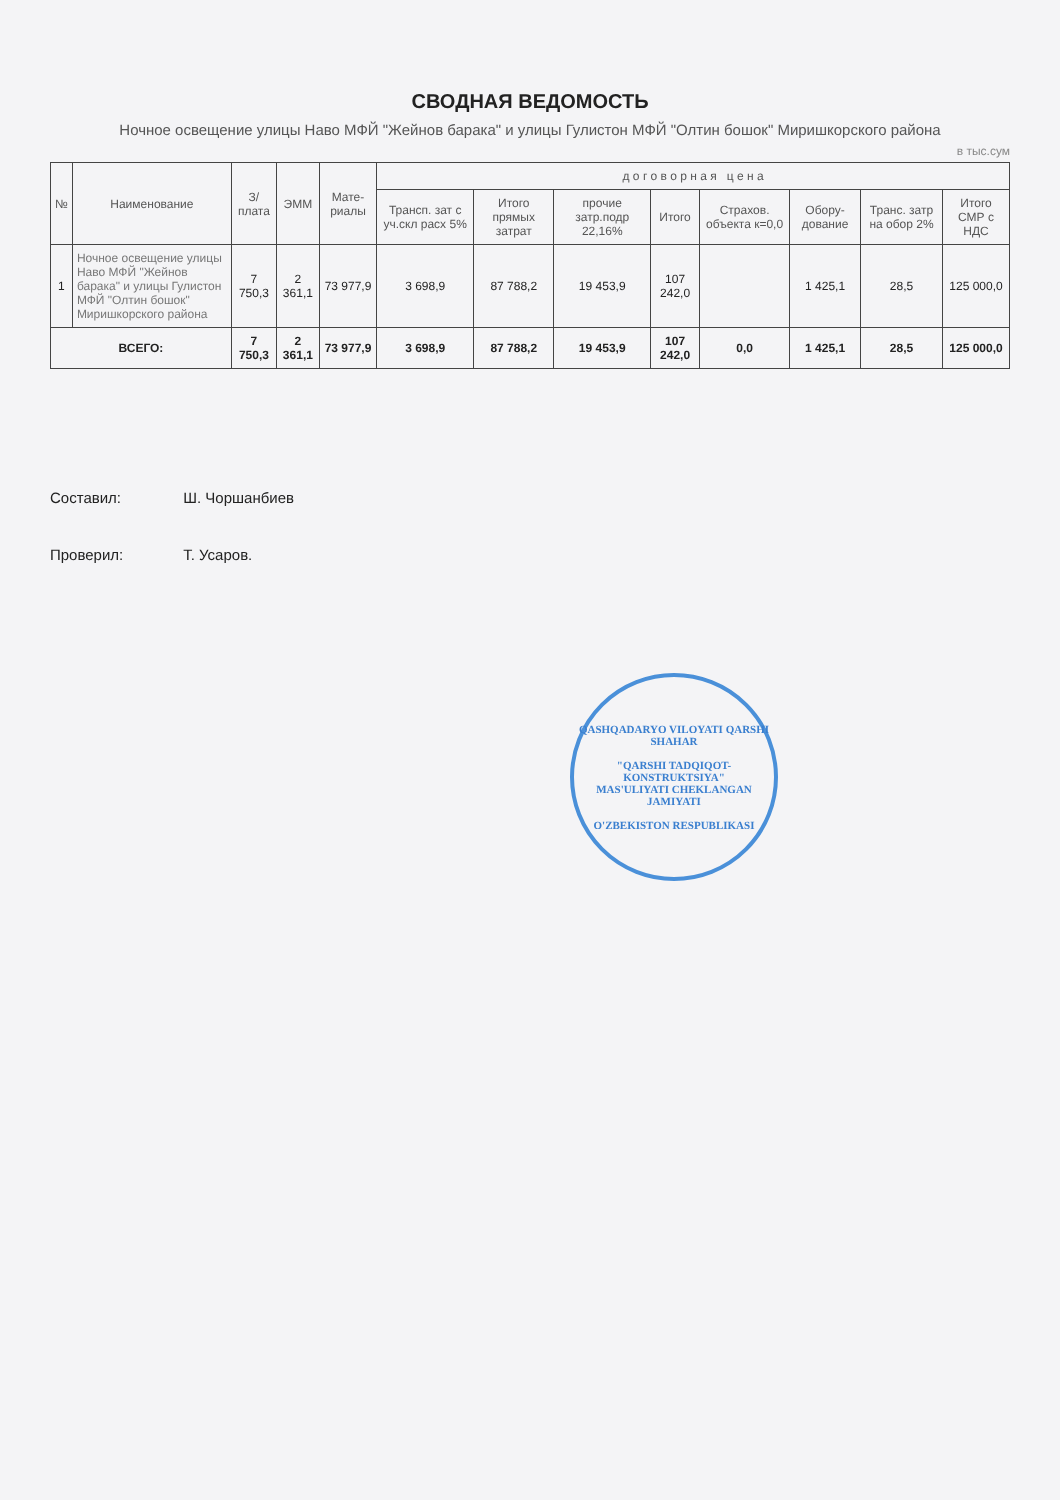СВОДНАЯ ВЕДОМОСТЬ
Ночное освещение улицы Наво МФЙ "Жейнов барака" и улицы Гулистон МФЙ "Олтин бошок" Миришкорского района
в тыс.сум
| № | Наименование | З/плата | ЭММ | Мате-риалы | д о г о в о р н а я ц е н а | | | | | | | |
| --- | --- | --- | --- | --- | --- | --- | --- | --- | --- | --- | --- | --- |
| | | | | | Трансп. зат с уч.скл расх 5% | Итого прямых затрат | прочие затр.подр 22,16% | Итого | Страхов. объекта к=0,0 | Обору-дование | Транс. затр на обор 2% | Итого СМР с НДС |
| 1 | Ночное освещение улицы Наво МФЙ "Жейнов барака" и улицы Гулистон МФЙ "Олтин бошок" Миришкорского района | 7 750,3 | 2 361,1 | 73 977,9 | 3 698,9 | 87 788,2 | 19 453,9 | 107 242,0 | | 1 425,1 | 28,5 | 125 000,0 |
| ВСЕГО: | | 7 750,3 | 2 361,1 | 73 977,9 | 3 698,9 | 87 788,2 | 19 453,9 | 107 242,0 | 0,0 | 1 425,1 | 28,5 | 125 000,0 |
Составил:
Проверил:
Ш. Чоршанбиев
Т. Усаров.
QASHQADARYO VILOYATI QARSHI SHAHAR
"QARSHI TADQIQOT-KONSTRUKTSIYA"
MAS'ULIYATI CHEKLANGAN JAMIYATI
O'ZBEKISTON RESPUBLIKASI